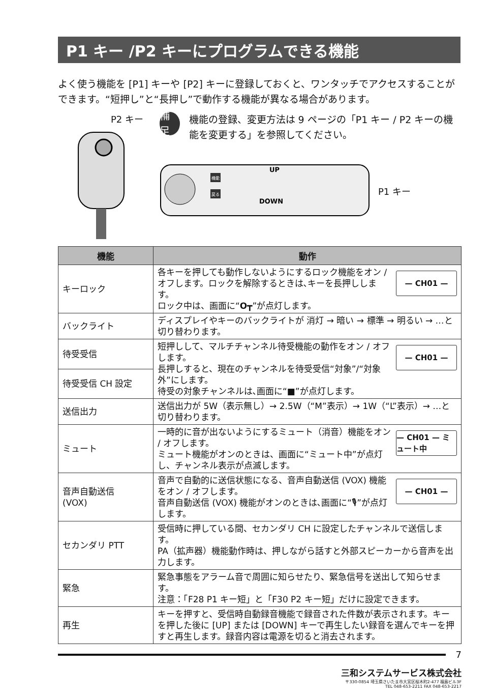P1 キー /P2 キーにプログラムできる機能
よく使う機能を [P1] キーや [P2] キーに登録しておくと、ワンタッチでアクセスすることができます。“短押し”と“長押し”で動作する機能が異なる場合があります。
P2 キー
補足
機能の登録、変更方法は 9 ページの「P1 キー / P2 キーの機能を変更する」を参照してください。
UP
DOWN
機能
戻る
P1 キー
| 機能 | 動作 |
| --- | --- |
| キーロック | — CH01 — 各キーを押しても動作しないようにするロック機能をオン / オフします。ロックを解除するときは､キーを長押しします。 ロック中は、画面に“ O┳ ”が点灯します。 |
| バックライト | ディスプレイやキーのバックライトが 消灯 → 暗い → 標準 → 明るい → …と切り替わります。 |
| 待受受信 | — CH01 — 短押しして、マルチチャンネル待受機能の動作をオン / オフします。 長押しすると、現在のチャンネルを待受受信“対象”/“対象外”にします。 待受の対象チャンネルは､画面に“■”が点灯します。 |
| 待受受信 CH 設定 | |
| 送信出力 | 送信出力が 5W（表示無し）→ 2.5W（“M”表示）→ 1W（“L”表示）→ …と切り替わります。 |
| ミュート | — CH01 — ミュート中 一時的に音が出ないようにするミュート（消音）機能をオン / オフします。 ミュート機能がオンのときは、画面に“ミュート中”が点灯し、チャンネル表示が点滅します。 |
| 音声自動送信 (VOX) | — CH01 — 音声で自動的に送信状態になる、音声自動送信 (VOX) 機能をオン / オフします。 音声自動送信 (VOX) 機能がオンのときは､画面に“🎙”が点灯します。 |
| セカンダリ PTT | 受信時に押している間、セカンダリ CH に設定したチャンネルで送信します。 PA（拡声器）機能動作時は、押しながら話すと外部スピーカーから音声を出力します。 |
| 緊急 | 緊急事態をアラーム音で周囲に知らせたり、緊急信号を送出して知らせます。 注意：「F28 P1 キー短」と「F30 P2 キー短」だけに設定できます。 |
| 再生 | キーを押すと、受信時自動録音機能で録音された件数が表示されます。キーを押した後に [UP] または [DOWN] キーで再生したい録音を選んでキーを押すと再生します。録音内容は電源を切ると消去されます。 |
7
三和システムサービス株式会社
〒330-0854 埼玉県さいたま市大宮区桜木町2-477 福島ビル3F
TEL 048-653-2211 FAX 048-653-2217